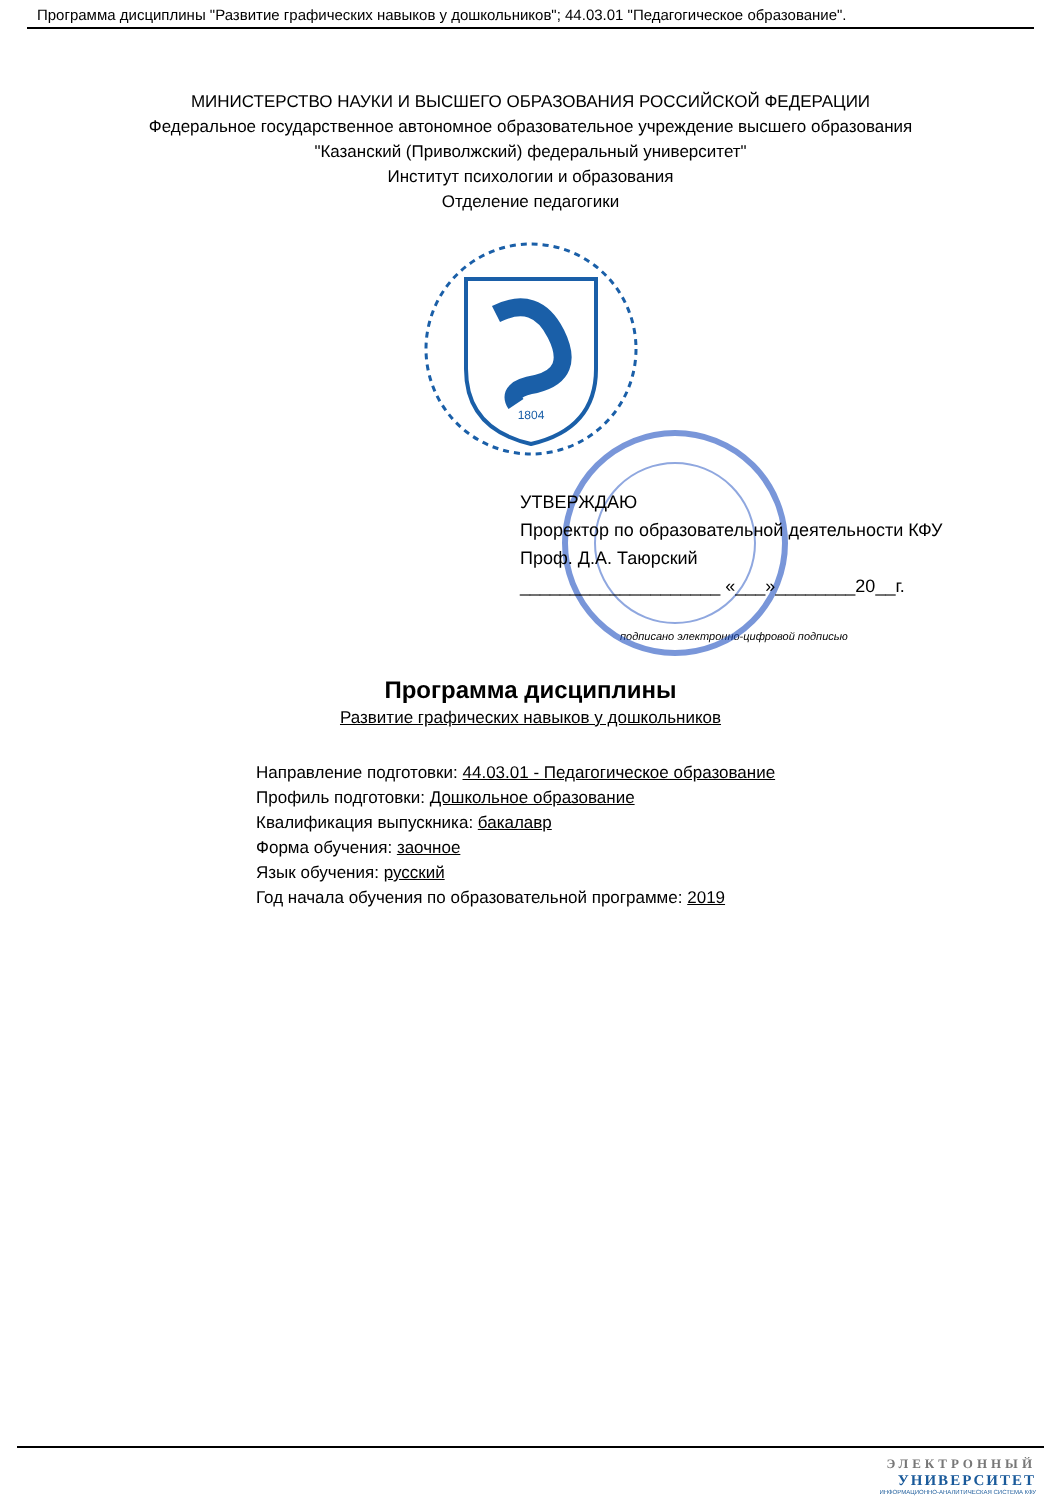Программа дисциплины "Развитие графических навыков у дошкольников"; 44.03.01 "Педагогическое образование".
МИНИСТЕРСТВО НАУКИ И ВЫСШЕГО ОБРАЗОВАНИЯ РОССИЙСКОЙ ФЕДЕРАЦИИ
Федеральное государственное автономное образовательное учреждение высшего образования
"Казанский (Приволжский) федеральный университет"
Институт психологии и образования
Отделение педагогики
1804
УТВЕРЖДАЮ
Проректор по образовательной деятельности КФУ
Проф. Д.А. Таюрский
____________________ «___»________20__г.
подписано электронно-цифровой подписью
Программа дисциплины
Развитие графических навыков у дошкольников
Направление подготовки: 44.03.01 - Педагогическое образование
Профиль подготовки: Дошкольное образование
Квалификация выпускника: бакалавр
Форма обучения: заочное
Язык обучения: русский
Год начала обучения по образовательной программе: 2019
ЭЛЕКТРОННЫЙ
УНИВЕРСИТЕТ
ИНФОРМАЦИОННО-АНАЛИТИЧЕСКАЯ СИСТЕМА КФУ